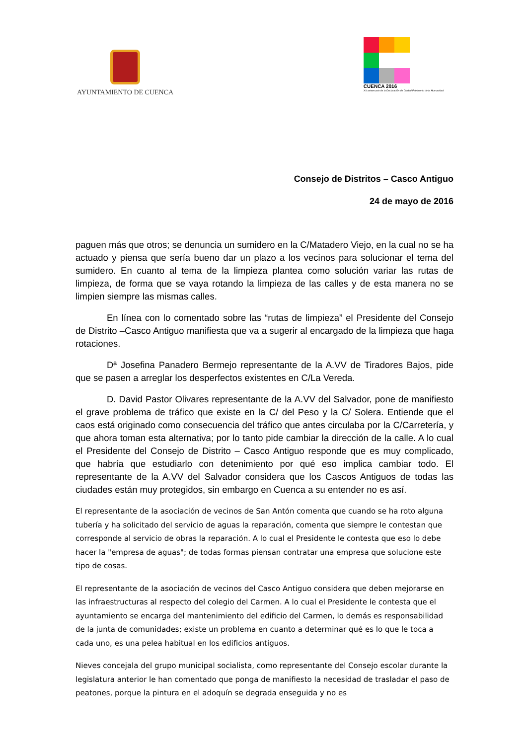AYUNTAMIENTO DE CUENCA
CUENCA 2016
XX aniversario de la Declaración de Ciudad Patrimonio de la Humanidad
Consejo de Distritos – Casco Antiguo
24 de mayo de 2016
paguen más que otros; se denuncia un sumidero en la C/Matadero Viejo, en la cual no se ha actuado y piensa que sería bueno dar un plazo a los vecinos para solucionar el tema del sumidero. En cuanto al tema de la limpieza plantea como solución variar las rutas de limpieza, de forma que se vaya rotando la limpieza de las calles y de esta manera no se limpien siempre las mismas calles.
En línea con lo comentado sobre las “rutas de limpieza” el Presidente del Consejo de Distrito –Casco Antiguo manifiesta que va a sugerir al encargado de la limpieza que haga rotaciones.
Dª Josefina Panadero Bermejo representante de la A.VV de Tiradores Bajos, pide que se pasen a arreglar los desperfectos existentes en C/La Vereda.
D. David Pastor Olivares representante de la A.VV del Salvador, pone de manifiesto el grave problema de tráfico que existe en la C/ del Peso y la C/ Solera. Entiende que el caos está originado como consecuencia del tráfico que antes circulaba por la C/Carretería, y que ahora toman esta alternativa; por lo tanto pide cambiar la dirección de la calle. A lo cual el Presidente del Consejo de Distrito – Casco Antiguo responde que es muy complicado, que habría que estudiarlo con detenimiento por qué eso implica cambiar todo. El representante de la A.VV del Salvador considera que los Cascos Antiguos de todas las ciudades están muy protegidos, sin embargo en Cuenca a su entender no es así.
El representante de la asociación de vecinos de San Antón comenta que cuando se ha roto alguna tubería y ha solicitado del servicio de aguas la reparación, comenta que siempre le contestan que corresponde al servicio de obras la reparación. A lo cual el Presidente le contesta que eso lo debe hacer la "empresa de aguas"; de todas formas piensan contratar una empresa que solucione este tipo de cosas.
El representante de la asociación de vecinos del Casco Antiguo considera que deben mejorarse en las infraestructuras al respecto del colegio del Carmen. A lo cual el Presidente le contesta que el ayuntamiento se encarga del mantenimiento del edificio del Carmen, lo demás es responsabilidad de la junta de comunidades; existe un problema en cuanto a determinar qué es lo que le toca a cada uno, es una pelea habitual en los edificios antiguos.
Nieves concejala del grupo municipal socialista, como representante del Consejo escolar durante la legislatura anterior le han comentado que ponga de manifiesto la necesidad de trasladar el paso de peatones, porque la pintura en el adoquín se degrada enseguida y no es